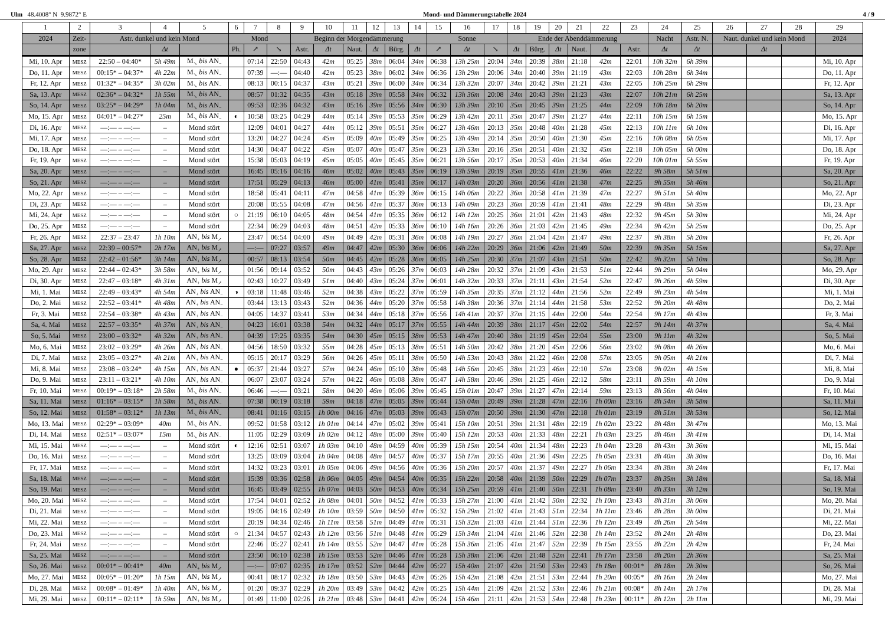Ulm 48.4008° N 9.9872° E Mond- und Dämmerungstabelle 2024 4 / 9
| 1 | 2 | 3 | 4 | 5 | 6 | 7 | 8 | 9 | 10 | 11 | 12 | 13 | 14 | 15 | 16 | 17 | 18 | 19 | 20 | 21 | 22 | 23 | 24 | 25 | 26 | 27 | 28 | 29 |
| --- | --- | --- | --- | --- | --- | --- | --- | --- | --- | --- | --- | --- | --- | --- | --- | --- | --- | --- | --- | --- | --- | --- | --- | --- | --- | --- | --- | --- |
| 2024 | Zeit- | Astr. dunkel und kein Mond | | | Mond | | | Beginn der Morgendämmerung | | | | | | Sonne | | | Ende der Abenddämmerung | | | | | | Nacht | Astr. N. | Naut. dunkel und kein Mond | | | 2024 |
| | zone | | Δt | | Ph. | ↗ | ↘ | Astr. | Δt | Naut. | Δt | Bürg. | Δt | ↗ | Δt | ↘ | Δt | Bürg. | Δt | Naut. | Δt | Astr. | Δt | Δt | | Δt | | |
| Mi, 10. Apr | MESZ | 22:50 – 04:40* | 5h 49m | M<sub>↘</sub> bis AN<sub>−</sub> | | 07:14 | 22:50 | 04:43 | 42m | 05:25 | 38m | 06:04 | 34m | 06:38 | 13h 25m | 20:04 | 34m | 20:39 | 38m | 21:18 | 42m | 22:01 | 10h 32m | 6h 39m | | | | Mi, 10. Apr |
| Do, 11. Apr | MESZ | 00:15* – 04:37* | 4h 22m | M<sub>↘</sub> bis AN<sub>−</sub> | | 07:39 | —:— | 04:40 | 42m | 05:23 | 38m | 06:02 | 34m | 06:36 | 13h 29m | 20:06 | 34m | 20:40 | 39m | 21:19 | 43m | 22:03 | 10h 28m | 6h 34m | | | | Do, 11. Apr |
| Fr, 12. Apr | MESZ | 01:32* – 04:35* | 3h 02m | M<sub>↘</sub> bis AN<sub>−</sub> | | 08:13 | 00:15 | 04:37 | 43m | 05:21 | 39m | 06:00 | 34m | 06:34 | 13h 32m | 20:07 | 34m | 20:42 | 39m | 21:21 | 43m | 22:05 | 10h 25m | 6h 29m | | | | Fr, 12. Apr |
| Sa, 13. Apr | MESZ | 02:36* – 04:32* | 1h 55m | M<sub>↘</sub> bis AN<sub>−</sub> | | 08:57 | 01:32 | 04:35 | 43m | 05:18 | 39m | 05:58 | 34m | 06:32 | 13h 36m | 20:08 | 34m | 20:43 | 39m | 21:23 | 43m | 22:07 | 10h 21m | 6h 25m | | | | Sa, 13. Apr |
| So, 14. Apr | MESZ | 03:25* – 04:29* | 1h 04m | M<sub>↘</sub> bis AN<sub>−</sub> | | 09:53 | 02:36 | 04:32 | 43m | 05:16 | 39m | 05:56 | 34m | 06:30 | 13h 39m | 20:10 | 35m | 20:45 | 39m | 21:25 | 44m | 22:09 | 10h 18m | 6h 20m | | | | So, 14. Apr |
| Mo, 15. Apr | MESZ | 04:01* – 04:27* | 25m | M<sub>↘</sub> bis AN<sub>−</sub> | ◐ | 10:58 | 03:25 | 04:29 | 44m | 05:14 | 39m | 05:53 | 35m | 06:29 | 13h 42m | 20:11 | 35m | 20:47 | 39m | 21:27 | 44m | 22:11 | 10h 15m | 6h 15m | | | | Mo, 15. Apr |
| Di, 16. Apr | MESZ | —:— – —:— | – | Mond stört | | 12:09 | 04:01 | 04:27 | 44m | 05:12 | 39m | 05:51 | 35m | 06:27 | 13h 46m | 20:13 | 35m | 20:48 | 40m | 21:28 | 45m | 22:13 | 10h 11m | 6h 10m | | | | Di, 16. Apr |
| Mi, 17. Apr | MESZ | —:— – —:— | – | Mond stört | | 13:20 | 04:27 | 04:24 | 45m | 05:09 | 40m | 05:49 | 35m | 06:25 | 13h 49m | 20:14 | 35m | 20:50 | 40m | 21:30 | 45m | 22:16 | 10h 08m | 6h 05m | | | | Mi, 17. Apr |
| Do, 18. Apr | MESZ | —:— – —:— | – | Mond stört | | 14:30 | 04:47 | 04:22 | 45m | 05:07 | 40m | 05:47 | 35m | 06:23 | 13h 53m | 20:16 | 35m | 20:51 | 40m | 21:32 | 45m | 22:18 | 10h 05m | 6h 00m | | | | Do, 18. Apr |
| Fr, 19. Apr | MESZ | —:— – —:— | – | Mond stört | | 15:38 | 05:03 | 04:19 | 45m | 05:05 | 40m | 05:45 | 35m | 06:21 | 13h 56m | 20:17 | 35m | 20:53 | 40m | 21:34 | 46m | 22:20 | 10h 01m | 5h 55m | | | | Fr, 19. Apr |
| Sa, 20. Apr | MESZ | —:— – —:— | – | Mond stört | | 16:45 | 05:16 | 04:16 | 46m | 05:02 | 40m | 05:43 | 35m | 06:19 | 13h 59m | 20:19 | 35m | 20:55 | 41m | 21:36 | 46m | 22:22 | 9h 58m | 5h 51m | | | | Sa, 20. Apr |
| So, 21. Apr | MESZ | —:— – —:— | – | Mond stört | | 17:51 | 05:29 | 04:13 | 46m | 05:00 | 41m | 05:41 | 35m | 06:17 | 14h 03m | 20:20 | 36m | 20:56 | 41m | 21:38 | 47m | 22:25 | 9h 55m | 5h 46m | | | | So, 21. Apr |
| Mo, 22. Apr | MESZ | —:— – —:— | – | Mond stört | | 18:58 | 05:41 | 04:11 | 47m | 04:58 | 41m | 05:39 | 36m | 06:15 | 14h 06m | 20:22 | 36m | 20:58 | 41m | 21:39 | 47m | 22:27 | 9h 51m | 5h 40m | | | | Mo, 22. Apr |
| Di, 23. Apr | MESZ | —:— – —:— | – | Mond stört | | 20:08 | 05:55 | 04:08 | 47m | 04:56 | 41m | 05:37 | 36m | 06:13 | 14h 09m | 20:23 | 36m | 20:59 | 41m | 21:41 | 48m | 22:29 | 9h 48m | 5h 35m | | | | Di, 23. Apr |
| Mi, 24. Apr | MESZ | —:— – —:— | – | Mond stört | ○ | 21:19 | 06:10 | 04:05 | 48m | 04:54 | 41m | 05:35 | 36m | 06:12 | 14h 12m | 20:25 | 36m | 21:01 | 42m | 21:43 | 48m | 22:32 | 9h 45m | 5h 30m | | | | Mi, 24. Apr |
| Do, 25. Apr | MESZ | —:— – —:— | – | Mond stört | | 22:34 | 06:29 | 04:03 | 48m | 04:51 | 42m | 05:33 | 36m | 06:10 | 14h 16m | 20:26 | 36m | 21:03 | 42m | 21:45 | 49m | 22:34 | 9h 42m | 5h 25m | | | | Do, 25. Apr |
| Fr, 26. Apr | MESZ | 22:37 – 23:47 | 1h 10m | AN<sub>+</sub> bis M<sub>↗</sub> | | 23:47 | 06:54 | 04:00 | 49m | 04:49 | 42m | 05:31 | 36m | 06:08 | 14h 19m | 20:27 | 36m | 21:04 | 42m | 21:47 | 49m | 22:37 | 9h 38m | 5h 20m | | | | Fr, 26. Apr |
| Sa, 27. Apr | MESZ | 22:39 – 00:57* | 2h 17m | AN<sub>+</sub> bis M<sub>↗</sub> | | —:— | 07:27 | 03:57 | 49m | 04:47 | 42m | 05:30 | 36m | 06:06 | 14h 22m | 20:29 | 36m | 21:06 | 42m | 21:49 | 50m | 22:39 | 9h 35m | 5h 15m | | | | Sa, 27. Apr |
| So, 28. Apr | MESZ | 22:42 – 01:56* | 3h 14m | AN<sub>+</sub> bis M<sub>↗</sub> | | 00:57 | 08:13 | 03:54 | 50m | 04:45 | 42m | 05:28 | 36m | 06:05 | 14h 25m | 20:30 | 37m | 21:07 | 43m | 21:51 | 50m | 22:42 | 9h 32m | 5h 10m | | | | So, 28. Apr |
| Mo, 29. Apr | MESZ | 22:44 – 02:43* | 3h 58m | AN<sub>+</sub> bis M<sub>↗</sub> | | 01:56 | 09:14 | 03:52 | 50m | 04:43 | 43m | 05:26 | 37m | 06:03 | 14h 28m | 20:32 | 37m | 21:09 | 43m | 21:53 | 51m | 22:44 | 9h 29m | 5h 04m | | | | Mo, 29. Apr |
| Di, 30. Apr | MESZ | 22:47 – 03:18* | 4h 31m | AN<sub>+</sub> bis M<sub>↗</sub> | | 02:43 | 10:27 | 03:49 | 51m | 04:40 | 43m | 05:24 | 37m | 06:01 | 14h 32m | 20:33 | 37m | 21:11 | 43m | 21:54 | 52m | 22:47 | 9h 26m | 4h 59m | | | | Di, 30. Apr |
| Mi, 1. Mai | MESZ | 22:49 – 03:43* | 4h 54m | AN<sub>+</sub> bis AN<sub>−</sub> | ◑ | 03:18 | 11:48 | 03:46 | 52m | 04:38 | 43m | 05:22 | 37m | 05:59 | 14h 35m | 20:35 | 37m | 21:12 | 44m | 21:56 | 52m | 22:49 | 9h 23m | 4h 54m | | | | Mi, 1. Mai |
| Do, 2. Mai | MESZ | 22:52 – 03:41* | 4h 48m | AN<sub>+</sub> bis AN<sub>−</sub> | | 03:44 | 13:13 | 03:43 | 52m | 04:36 | 44m | 05:20 | 37m | 05:58 | 14h 38m | 20:36 | 37m | 21:14 | 44m | 21:58 | 53m | 22:52 | 9h 20m | 4h 48m | | | | Do, 2. Mai |
| Fr, 3. Mai | MESZ | 22:54 – 03:38* | 4h 43m | AN<sub>+</sub> bis AN<sub>−</sub> | | 04:05 | 14:37 | 03:41 | 53m | 04:34 | 44m | 05:18 | 37m | 05:56 | 14h 41m | 20:37 | 37m | 21:15 | 44m | 22:00 | 54m | 22:54 | 9h 17m | 4h 43m | | | | Fr, 3. Mai |
| Sa, 4. Mai | MESZ | 22:57 – 03:35* | 4h 37m | AN<sub>+</sub> bis AN<sub>−</sub> | | 04:23 | 16:01 | 03:38 | 54m | 04:32 | 44m | 05:17 | 37m | 05:55 | 14h 44m | 20:39 | 38m | 21:17 | 45m | 22:02 | 54m | 22:57 | 9h 14m | 4h 37m | | | | Sa, 4. Mai |
| So, 5. Mai | MESZ | 23:00 – 03:32* | 4h 32m | AN<sub>+</sub> bis AN<sub>−</sub> | | 04:39 | 17:25 | 03:35 | 54m | 04:30 | 45m | 05:15 | 38m | 05:53 | 14h 47m | 20:40 | 38m | 21:19 | 45m | 22:04 | 55m | 23:00 | 9h 11m | 4h 32m | | | | So, 5. Mai |
| Mo, 6. Mai | MESZ | 23:02 – 03:29* | 4h 26m | AN<sub>+</sub> bis AN<sub>−</sub> | | 04:56 | 18:50 | 03:32 | 55m | 04:28 | 45m | 05:13 | 38m | 05:51 | 14h 50m | 20:42 | 38m | 21:20 | 45m | 22:06 | 56m | 23:02 | 9h 08m | 4h 26m | | | | Mo, 6. Mai |
| Di, 7. Mai | MESZ | 23:05 – 03:27* | 4h 21m | AN<sub>+</sub> bis AN<sub>−</sub> | | 05:15 | 20:17 | 03:29 | 56m | 04:26 | 45m | 05:11 | 38m | 05:50 | 14h 53m | 20:43 | 38m | 21:22 | 46m | 22:08 | 57m | 23:05 | 9h 05m | 4h 21m | | | | Di, 7. Mai |
| Mi, 8. Mai | MESZ | 23:08 – 03:24* | 4h 15m | AN<sub>+</sub> bis AN<sub>−</sub> | ● | 05:37 | 21:44 | 03:27 | 57m | 04:24 | 46m | 05:10 | 38m | 05:48 | 14h 56m | 20:45 | 38m | 21:23 | 46m | 22:10 | 57m | 23:08 | 9h 02m | 4h 15m | | | | Mi, 8. Mai |
| Do, 9. Mai | MESZ | 23:11 – 03:21* | 4h 10m | AN<sub>+</sub> bis AN<sub>−</sub> | | 06:07 | 23:07 | 03:24 | 57m | 04:22 | 46m | 05:08 | 38m | 05:47 | 14h 58m | 20:46 | 39m | 21:25 | 46m | 22:12 | 58m | 23:11 | 8h 59m | 4h 10m | | | | Do, 9. Mai |
| Fr, 10. Mai | MESZ | 00:19* – 03:18* | 2h 58m | M<sub>↘</sub> bis AN<sub>−</sub> | | 06:46 | —:— | 03:21 | 58m | 04:20 | 46m | 05:06 | 39m | 05:45 | 15h 01m | 20:47 | 39m | 21:27 | 47m | 22:14 | 59m | 23:13 | 8h 56m | 4h 04m | | | | Fr, 10. Mai |
| Sa, 11. Mai | MESZ | 01:16* – 03:15* | 1h 58m | M<sub>↘</sub> bis AN<sub>−</sub> | | 07:38 | 00:19 | 03:18 | 59m | 04:18 | 47m | 05:05 | 39m | 05:44 | 15h 04m | 20:49 | 39m | 21:28 | 47m | 22:16 | 1h 00m | 23:16 | 8h 54m | 3h 58m | | | | Sa, 11. Mai |
| So, 12. Mai | MESZ | 01:58* – 03:12* | 1h 13m | M<sub>↘</sub> bis AN<sub>−</sub> | | 08:41 | 01:16 | 03:15 | 1h 00m | 04:16 | 47m | 05:03 | 39m | 05:43 | 15h 07m | 20:50 | 39m | 21:30 | 47m | 22:18 | 1h 01m | 23:19 | 8h 51m | 3h 53m | | | | So, 12. Mai |
| Mo, 13. Mai | MESZ | 02:29* – 03:09* | 40m | M<sub>↘</sub> bis AN<sub>−</sub> | | 09:52 | 01:58 | 03:12 | 1h 01m | 04:14 | 47m | 05:02 | 39m | 05:41 | 15h 10m | 20:51 | 39m | 21:31 | 48m | 22:19 | 1h 02m | 23:22 | 8h 48m | 3h 47m | | | | Mo, 13. Mai |
| Di, 14. Mai | MESZ | 02:51* – 03:07* | 15m | M<sub>↘</sub> bis AN<sub>−</sub> | | 11:05 | 02:29 | 03:09 | 1h 02m | 04:12 | 48m | 05:00 | 39m | 05:40 | 15h 12m | 20:53 | 40m | 21:33 | 48m | 22:21 | 1h 03m | 23:25 | 8h 46m | 3h 41m | | | | Di, 14. Mai |
| Mi, 15. Mai | MESZ | —:— – —:— | – | Mond stört | ◐ | 12:16 | 02:51 | 03:07 | 1h 03m | 04:10 | 48m | 04:59 | 40m | 05:39 | 15h 15m | 20:54 | 40m | 21:34 | 48m | 22:23 | 1h 04m | 23:28 | 8h 43m | 3h 36m | | | | Mi, 15. Mai |
| Do, 16. Mai | MESZ | —:— – —:— | – | Mond stört | | 13:25 | 03:09 | 03:04 | 1h 04m | 04:08 | 48m | 04:57 | 40m | 05:37 | 15h 17m | 20:55 | 40m | 21:36 | 49m | 22:25 | 1h 05m | 23:31 | 8h 40m | 3h 30m | | | | Do, 16. Mai |
| Fr, 17. Mai | MESZ | —:— – —:— | – | Mond stört | | 14:32 | 03:23 | 03:01 | 1h 05m | 04:06 | 49m | 04:56 | 40m | 05:36 | 15h 20m | 20:57 | 40m | 21:37 | 49m | 22:27 | 1h 06m | 23:34 | 8h 38m | 3h 24m | | | | Fr, 17. Mai |
| Sa, 18. Mai | MESZ | —:— – —:— | – | Mond stört | | 15:39 | 03:36 | 02:58 | 1h 06m | 04:05 | 49m | 04:54 | 40m | 05:35 | 15h 22m | 20:58 | 40m | 21:39 | 50m | 22:29 | 1h 07m | 23:37 | 8h 35m | 3h 18m | | | | Sa, 18. Mai |
| So, 19. Mai | MESZ | —:— – —:— | – | Mond stört | | 16:45 | 03:49 | 02:55 | 1h 07m | 04:03 | 50m | 04:53 | 40m | 05:34 | 15h 25m | 20:59 | 41m | 21:40 | 50m | 22:31 | 1h 08m | 23:40 | 8h 33m | 3h 12m | | | | So, 19. Mai |
| Mo, 20. Mai | MESZ | —:— – —:— | – | Mond stört | | 17:54 | 04:01 | 02:52 | 1h 08m | 04:01 | 50m | 04:52 | 41m | 05:33 | 15h 27m | 21:00 | 41m | 21:42 | 50m | 22:32 | 1h 10m | 23:43 | 8h 31m | 3h 06m | | | | Mo, 20. Mai |
| Di, 21. Mai | MESZ | —:— – —:— | – | Mond stört | | 19:05 | 04:16 | 02:49 | 1h 10m | 03:59 | 50m | 04:50 | 41m | 05:32 | 15h 29m | 21:02 | 41m | 21:43 | 51m | 22:34 | 1h 11m | 23:46 | 8h 28m | 3h 00m | | | | Di, 21. Mai |
| Mi, 22. Mai | MESZ | —:— – —:— | – | Mond stört | | 20:19 | 04:34 | 02:46 | 1h 11m | 03:58 | 51m | 04:49 | 41m | 05:31 | 15h 32m | 21:03 | 41m | 21:44 | 51m | 22:36 | 1h 12m | 23:49 | 8h 26m | 2h 54m | | | | Mi, 22. Mai |
| Do, 23. Mai | MESZ | —:— – —:— | – | Mond stört | ○ | 21:34 | 04:57 | 02:43 | 1h 12m | 03:56 | 51m | 04:48 | 41m | 05:29 | 15h 34m | 21:04 | 41m | 21:46 | 52m | 22:38 | 1h 14m | 23:52 | 8h 24m | 2h 48m | | | | Do, 23. Mai |
| Fr, 24. Mai | MESZ | —:— – —:— | – | Mond stört | | 22:46 | 05:27 | 02:41 | 1h 14m | 03:55 | 52m | 04:47 | 41m | 05:28 | 15h 36m | 21:05 | 41m | 21:47 | 52m | 22:39 | 1h 15m | 23:55 | 8h 22m | 2h 42m | | | | Fr, 24. Mai |
| Sa, 25. Mai | MESZ | —:— – —:— | – | Mond stört | | 23:50 | 06:10 | 02:38 | 1h 15m | 03:53 | 52m | 04:46 | 41m | 05:28 | 15h 38m | 21:06 | 42m | 21:48 | 52m | 22:41 | 1h 17m | 23:58 | 8h 20m | 2h 36m | | | | Sa, 25. Mai |
| So, 26. Mai | MESZ | 00:01* – 00:41* | 40m | AN<sub>+</sub> bis M<sub>↗</sub> | | —:— | 07:07 | 02:35 | 1h 17m | 03:52 | 52m | 04:44 | 42m | 05:27 | 15h 40m | 21:07 | 42m | 21:50 | 53m | 22:43 | 1h 18m | 00:01* | 8h 18m | 2h 30m | | | | So, 26. Mai |
| Mo, 27. Mai | MESZ | 00:05* – 01:20* | 1h 15m | AN<sub>+</sub> bis M<sub>↗</sub> | | 00:41 | 08:17 | 02:32 | 1h 18m | 03:50 | 53m | 04:43 | 42m | 05:26 | 15h 42m | 21:08 | 42m | 21:51 | 53m | 22:44 | 1h 20m | 00:05* | 8h 16m | 2h 24m | | | | Mo, 27. Mai |
| Di, 28. Mai | MESZ | 00:08* – 01:49* | 1h 40m | AN<sub>+</sub> bis M<sub>↗</sub> | | 01:20 | 09:37 | 02:29 | 1h 20m | 03:49 | 53m | 04:42 | 42m | 05:25 | 15h 44m | 21:09 | 42m | 21:52 | 53m | 22:46 | 1h 21m | 00:08* | 8h 14m | 2h 17m | | | | Di, 28. Mai |
| Mi, 29. Mai | MESZ | 00:11* – 02:11* | 1h 59m | AN<sub>+</sub> bis M<sub>↗</sub> | | 01:49 | 11:00 | 02:26 | 1h 21m | 03:48 | 53m | 04:41 | 42m | 05:24 | 15h 46m | 21:11 | 42m | 21:53 | 54m | 22:48 | 1h 23m | 00:11* | 8h 12m | 2h 11m | | | | Mi, 29. Mai |